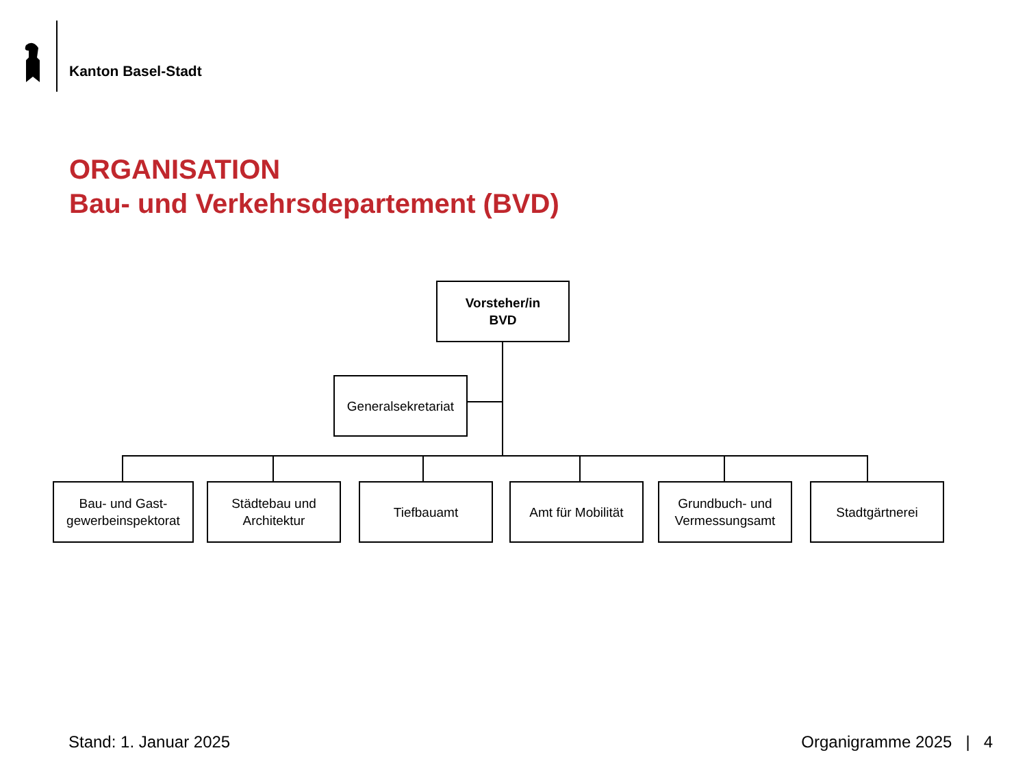Kanton Basel-Stadt
ORGANISATION
Bau- und Verkehrsdepartement (BVD)
Vorsteher/in
BVD
Generalsekretariat
Bau- und Gast-
gewerbeinspektorat
Städtebau und
Architektur
Tiefbauamt Amt für Mobilität
Grundbuch- und
Vermessungsamt
Stadtgärtnerei
Stand: 1. Januar 2025 Organigramme 2025 | 4